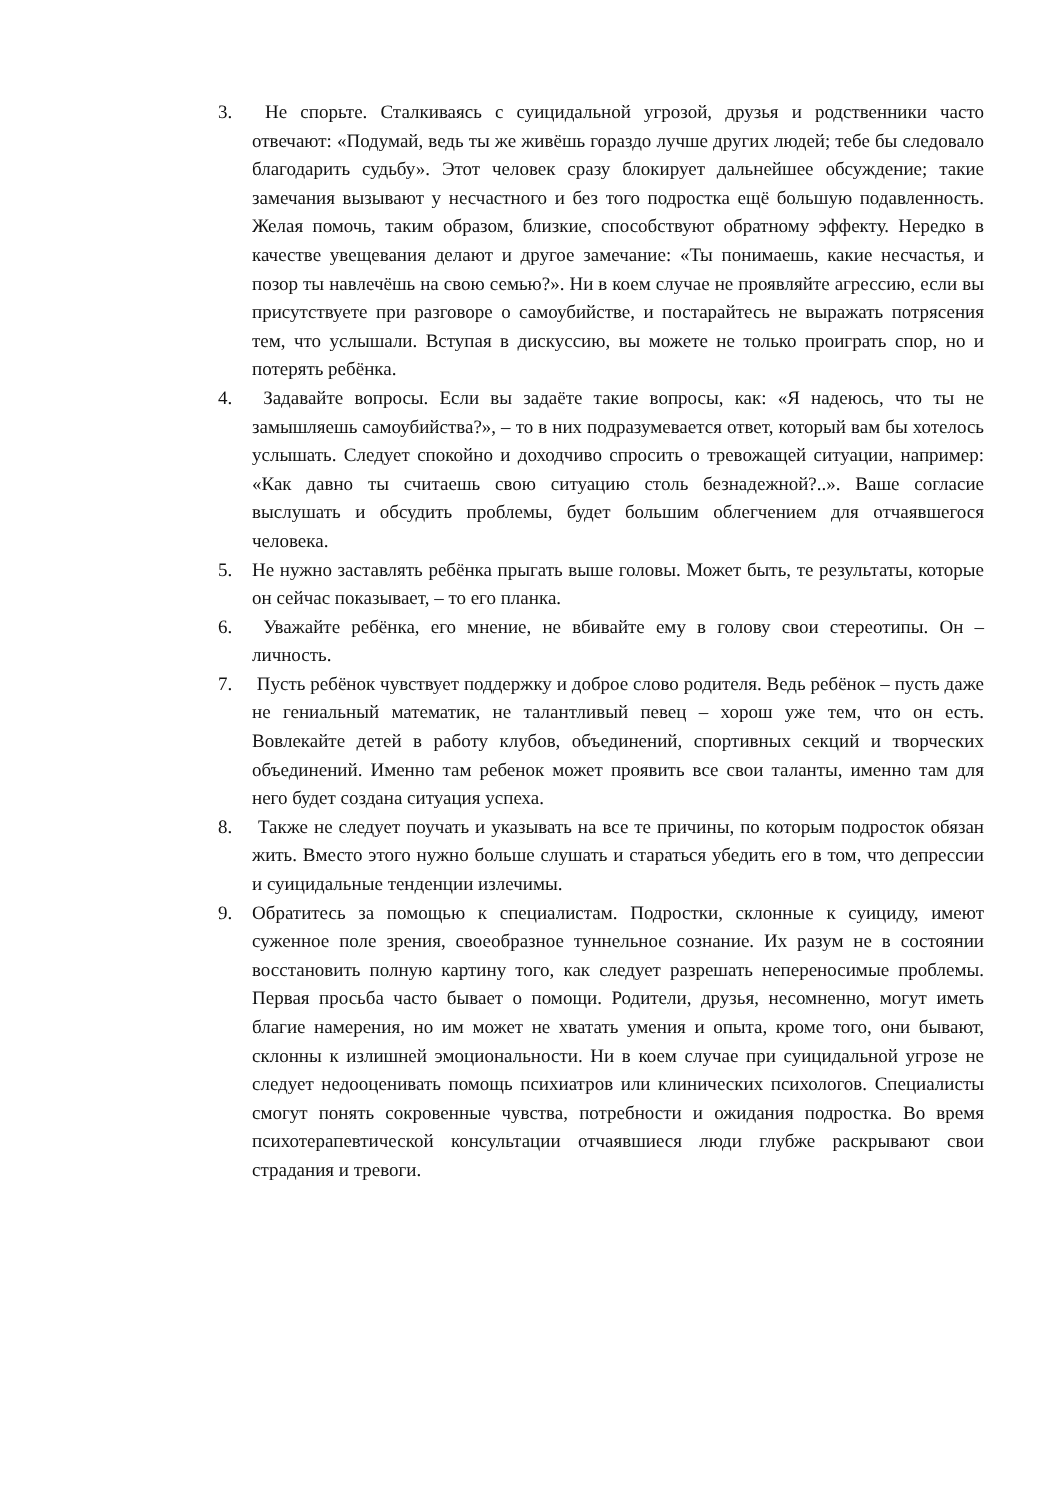3. Не спорьте. Сталкиваясь с суицидальной угрозой, друзья и родственники часто отвечают: «Подумай, ведь ты же живёшь гораздо лучше других людей; тебе бы следовало благодарить судьбу». Этот человек сразу блокирует дальнейшее обсуждение; такие замечания вызывают у несчастного и без того подростка ещё большую подавленность. Желая помочь, таким образом, близкие, способствуют обратному эффекту. Нередко в качестве увещевания делают и другое замечание: «Ты понимаешь, какие несчастья, и позор ты навлечёшь на свою семью?». Ни в коем случае не проявляйте агрессию, если вы присутствуете при разговоре о самоубийстве, и постарайтесь не выражать потрясения тем, что услышали. Вступая в дискуссию, вы можете не только проиграть спор, но и потерять ребёнка.
4. Задавайте вопросы. Если вы задаёте такие вопросы, как: «Я надеюсь, что ты не замышляешь самоубийства?», – то в них подразумевается ответ, который вам бы хотелось услышать. Следует спокойно и доходчиво спросить о тревожащей ситуации, например: «Как давно ты считаешь свою ситуацию столь безнадежной?..». Ваше согласие выслушать и обсудить проблемы, будет большим облегчением для отчаявшегося человека.
5. Не нужно заставлять ребёнка прыгать выше головы. Может быть, те результаты, которые он сейчас показывает, – то его планка.
6. Уважайте ребёнка, его мнение, не вбивайте ему в голову свои стереотипы. Он – личность.
7. Пусть ребёнок чувствует поддержку и доброе слово родителя. Ведь ребёнок – пусть даже не гениальный математик, не талантливый певец – хорош уже тем, что он есть. Вовлекайте детей в работу клубов, объединений, спортивных секций и творческих объединений. Именно там ребенок может проявить все свои таланты, именно там для него будет создана ситуация успеха.
8. Также не следует поучать и указывать на все те причины, по которым подросток обязан жить. Вместо этого нужно больше слушать и стараться убедить его в том, что депрессии и суицидальные тенденции излечимы.
9. Обратитесь за помощью к специалистам. Подростки, склонные к суициду, имеют суженное поле зрения, своеобразное туннельное сознание. Их разум не в состоянии восстановить полную картину того, как следует разрешать непереносимые проблемы. Первая просьба часто бывает о помощи. Родители, друзья, несомненно, могут иметь благие намерения, но им может не хватать умения и опыта, кроме того, они бывают, склонны к излишней эмоциональности. Ни в коем случае при суицидальной угрозе не следует недооценивать помощь психиатров или клинических психологов. Специалисты смогут понять сокровенные чувства, потребности и ожидания подростка. Во время психотерапевтической консультации отчаявшиеся люди глубже раскрывают свои страдания и тревоги.